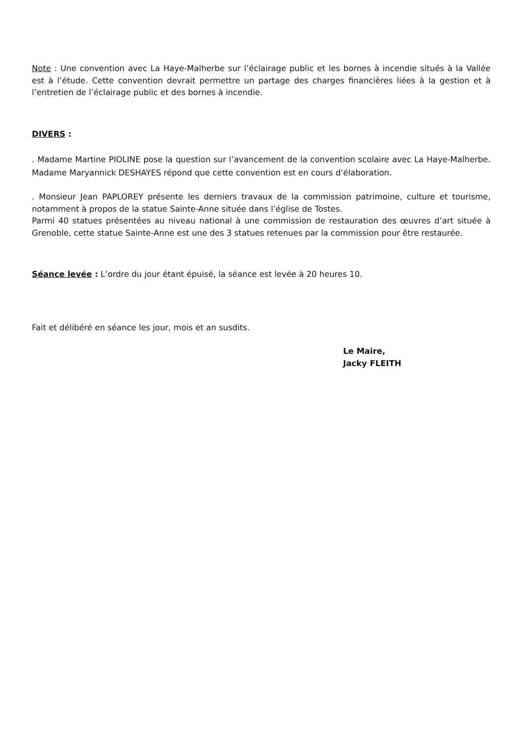Note : Une convention avec La Haye-Malherbe sur l’éclairage public et les bornes à incendie situés à la Vallée est à l’étude. Cette convention devrait permettre un partage des charges financières liées à la gestion et à l’entretien de l’éclairage public et des bornes à incendie.
DIVERS :
. Madame Martine PIOLINE pose la question sur l’avancement de la convention scolaire avec La Haye-Malherbe. Madame Maryannick DESHAYES répond que cette convention est en cours d’élaboration.
. Monsieur Jean PAPLOREY présente les derniers travaux de la commission patrimoine, culture et tourisme, notamment à propos de la statue Sainte-Anne située dans l’église de Tostes.
Parmi 40 statues présentées au niveau national à une commission de restauration des œuvres d’art située à Grenoble, cette statue Sainte-Anne est une des 3 statues retenues par la commission pour être restaurée.
Séance levée : L’ordre du jour étant épuisé, la séance est levée à 20 heures 10.
Fait et délibéré en séance les jour, mois et an susdits.
Le Maire,
Jacky FLEITH